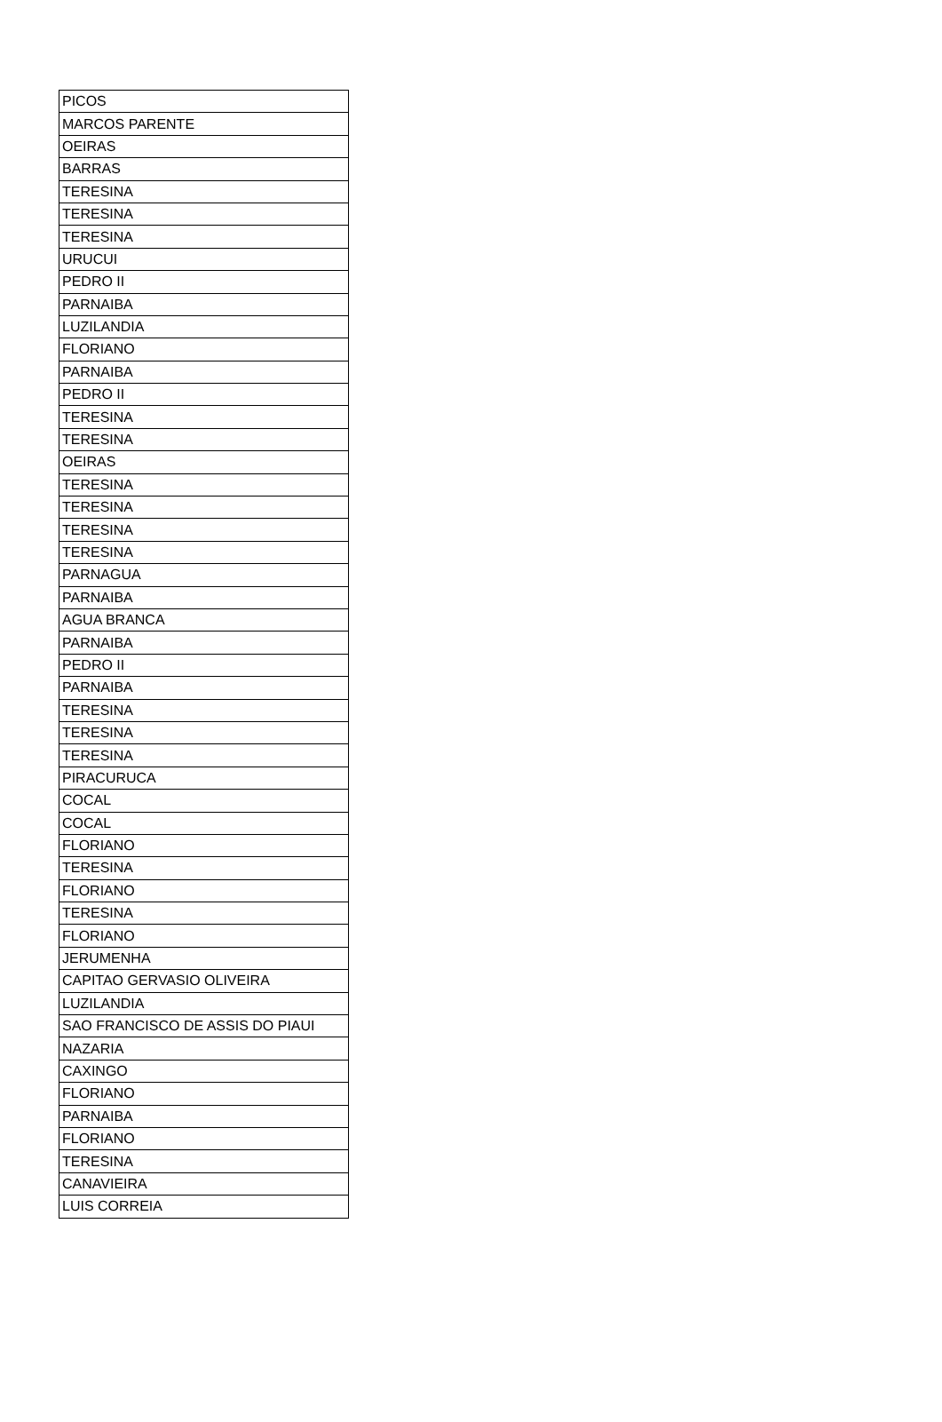| PICOS |
| MARCOS PARENTE |
| OEIRAS |
| BARRAS |
| TERESINA |
| TERESINA |
| TERESINA |
| URUCUI |
| PEDRO II |
| PARNAIBA |
| LUZILANDIA |
| FLORIANO |
| PARNAIBA |
| PEDRO II |
| TERESINA |
| TERESINA |
| OEIRAS |
| TERESINA |
| TERESINA |
| TERESINA |
| TERESINA |
| PARNAGUA |
| PARNAIBA |
| AGUA BRANCA |
| PARNAIBA |
| PEDRO II |
| PARNAIBA |
| TERESINA |
| TERESINA |
| TERESINA |
| PIRACURUCA |
| COCAL |
| COCAL |
| FLORIANO |
| TERESINA |
| FLORIANO |
| TERESINA |
| FLORIANO |
| JERUMENHA |
| CAPITAO GERVASIO OLIVEIRA |
| LUZILANDIA |
| SAO FRANCISCO DE ASSIS DO PIAUI |
| NAZARIA |
| CAXINGO |
| FLORIANO |
| PARNAIBA |
| FLORIANO |
| TERESINA |
| CANAVIEIRA |
| LUIS CORREIA |